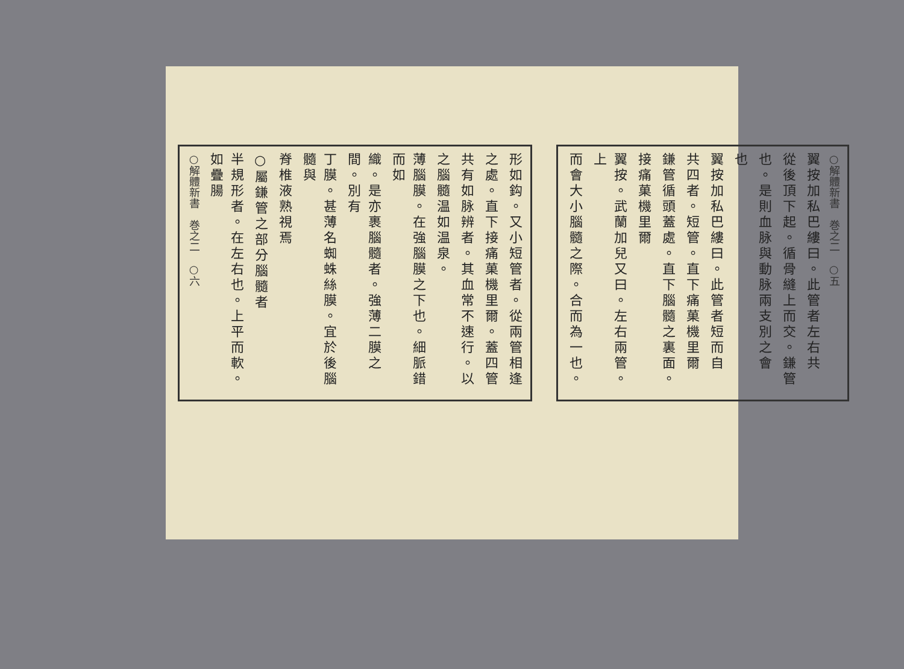形如鈎。又小短管者。從兩管相逢
之處。直下接痛菓機里爾。蓋四管
共有如脉辨者。其血常不速行。以
之腦髓温如温泉。
薄腦膜。在強腦膜之下也。細脈錯而如
織。是亦裹腦髓者。強薄二膜之間。別有
丁膜。甚薄名蜘蛛絲膜。宜於後腦髓與
脊椎液熟視焉
○屬鎌管之部分腦髓者
半規形者。在左右也。上平而軟。如疊腸
○解體新書　巻之二　○六
○解體新書　巻之二　○五
翼按加私巴縷曰。此管者左右共
從後頂下起。循骨縫上而交。鎌管
也。是則血脉與動脉兩支別之會
也
翼按加私巴縷曰。此管者短而自
共四者。短管。直下痛菓機里爾
鎌管循頭蓋處。直下腦髓之裏面。
接痛菓機里爾
翼按。武蘭加兒又曰。左右兩管。上
而會大小腦髓之際。合而為一也。